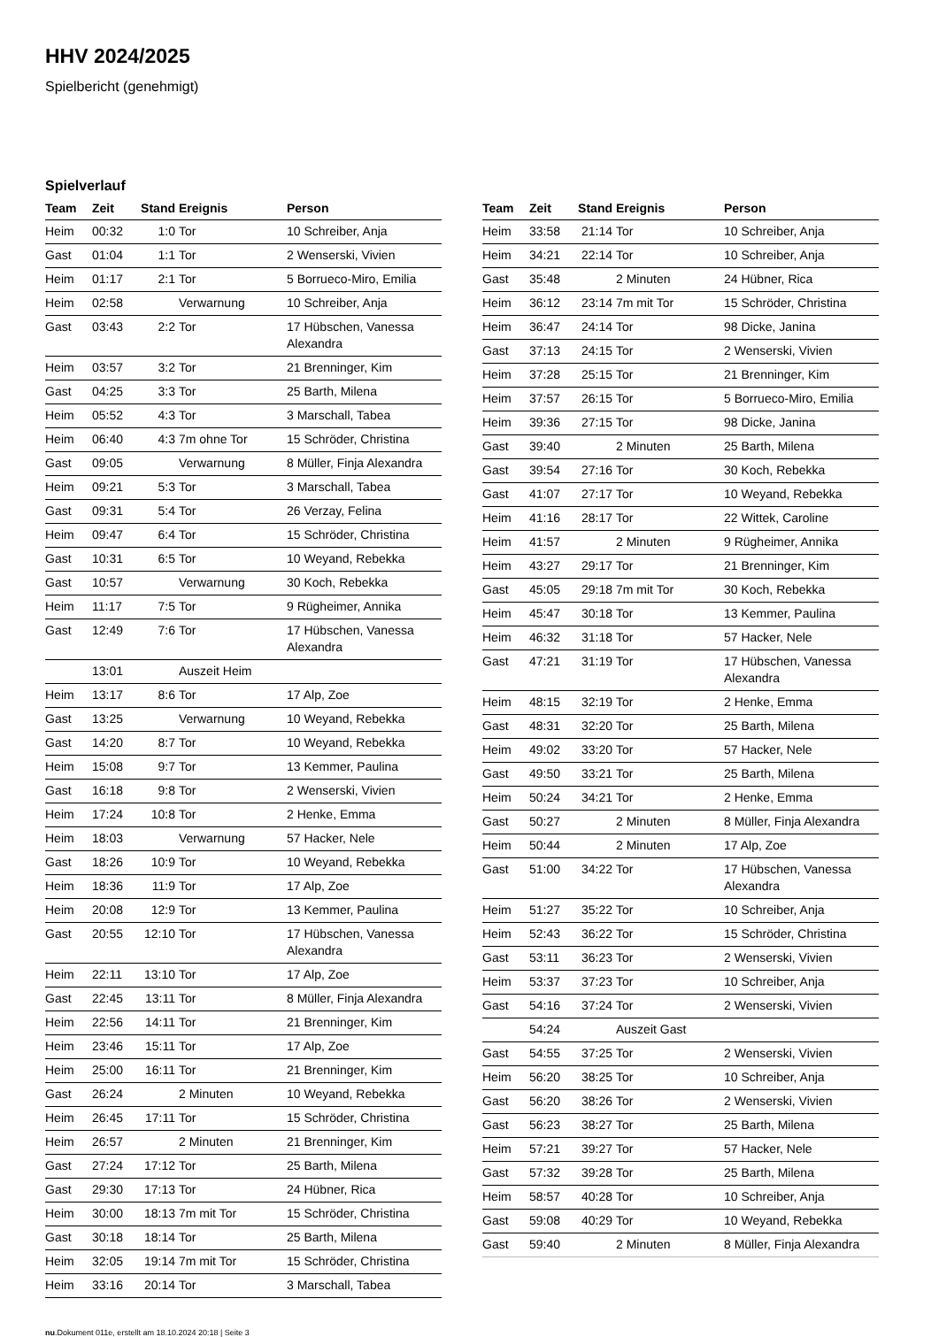HHV 2024/2025
Spielbericht (genehmigt)
Spielverlauf
| Team | Zeit | Stand | Ereignis | Person |
| --- | --- | --- | --- | --- |
| Heim | 00:32 | 1:0 | Tor | 10 Schreiber, Anja |
| Gast | 01:04 | 1:1 | Tor | 2 Wenserski, Vivien |
| Heim | 01:17 | 2:1 | Tor | 5 Borrueco-Miro, Emilia |
| Heim | 02:58 | | Verwarnung | 10 Schreiber, Anja |
| Gast | 03:43 | 2:2 | Tor | 17 Hübschen, Vanessa Alexandra |
| Heim | 03:57 | 3:2 | Tor | 21 Brenninger, Kim |
| Gast | 04:25 | 3:3 | Tor | 25 Barth, Milena |
| Heim | 05:52 | 4:3 | Tor | 3 Marschall, Tabea |
| Heim | 06:40 | 4:3 | 7m ohne Tor | 15 Schröder, Christina |
| Gast | 09:05 | | Verwarnung | 8 Müller, Finja Alexandra |
| Heim | 09:21 | 5:3 | Tor | 3 Marschall, Tabea |
| Gast | 09:31 | 5:4 | Tor | 26 Verzay, Felina |
| Heim | 09:47 | 6:4 | Tor | 15 Schröder, Christina |
| Gast | 10:31 | 6:5 | Tor | 10 Weyand, Rebekka |
| Gast | 10:57 | | Verwarnung | 30 Koch, Rebekka |
| Heim | 11:17 | 7:5 | Tor | 9 Rügheimer, Annika |
| Gast | 12:49 | 7:6 | Tor | 17 Hübschen, Vanessa Alexandra |
| | 13:01 | | Auszeit Heim | |
| Heim | 13:17 | 8:6 | Tor | 17 Alp, Zoe |
| Gast | 13:25 | | Verwarnung | 10 Weyand, Rebekka |
| Gast | 14:20 | 8:7 | Tor | 10 Weyand, Rebekka |
| Heim | 15:08 | 9:7 | Tor | 13 Kemmer, Paulina |
| Gast | 16:18 | 9:8 | Tor | 2 Wenserski, Vivien |
| Heim | 17:24 | 10:8 | Tor | 2 Henke, Emma |
| Heim | 18:03 | | Verwarnung | 57 Hacker, Nele |
| Gast | 18:26 | 10:9 | Tor | 10 Weyand, Rebekka |
| Heim | 18:36 | 11:9 | Tor | 17 Alp, Zoe |
| Heim | 20:08 | 12:9 | Tor | 13 Kemmer, Paulina |
| Gast | 20:55 | 12:10 | Tor | 17 Hübschen, Vanessa Alexandra |
| Heim | 22:11 | 13:10 | Tor | 17 Alp, Zoe |
| Gast | 22:45 | 13:11 | Tor | 8 Müller, Finja Alexandra |
| Heim | 22:56 | 14:11 | Tor | 21 Brenninger, Kim |
| Heim | 23:46 | 15:11 | Tor | 17 Alp, Zoe |
| Heim | 25:00 | 16:11 | Tor | 21 Brenninger, Kim |
| Gast | 26:24 | | 2 Minuten | 10 Weyand, Rebekka |
| Heim | 26:45 | 17:11 | Tor | 15 Schröder, Christina |
| Heim | 26:57 | | 2 Minuten | 21 Brenninger, Kim |
| Gast | 27:24 | 17:12 | Tor | 25 Barth, Milena |
| Gast | 29:30 | 17:13 | Tor | 24 Hübner, Rica |
| Heim | 30:00 | 18:13 | 7m mit Tor | 15 Schröder, Christina |
| Gast | 30:18 | 18:14 | Tor | 25 Barth, Milena |
| Heim | 32:05 | 19:14 | 7m mit Tor | 15 Schröder, Christina |
| Heim | 33:16 | 20:14 | Tor | 3 Marschall, Tabea |
| Team | Zeit | Stand | Ereignis | Person |
| --- | --- | --- | --- | --- |
| Heim | 33:58 | 21:14 | Tor | 10 Schreiber, Anja |
| Heim | 34:21 | 22:14 | Tor | 10 Schreiber, Anja |
| Gast | 35:48 | | 2 Minuten | 24 Hübner, Rica |
| Heim | 36:12 | 23:14 | 7m mit Tor | 15 Schröder, Christina |
| Heim | 36:47 | 24:14 | Tor | 98 Dicke, Janina |
| Gast | 37:13 | 24:15 | Tor | 2 Wenserski, Vivien |
| Heim | 37:28 | 25:15 | Tor | 21 Brenninger, Kim |
| Heim | 37:57 | 26:15 | Tor | 5 Borrueco-Miro, Emilia |
| Heim | 39:36 | 27:15 | Tor | 98 Dicke, Janina |
| Gast | 39:40 | | 2 Minuten | 25 Barth, Milena |
| Gast | 39:54 | 27:16 | Tor | 30 Koch, Rebekka |
| Gast | 41:07 | 27:17 | Tor | 10 Weyand, Rebekka |
| Heim | 41:16 | 28:17 | Tor | 22 Wittek, Caroline |
| Heim | 41:57 | | 2 Minuten | 9 Rügheimer, Annika |
| Heim | 43:27 | 29:17 | Tor | 21 Brenninger, Kim |
| Gast | 45:05 | 29:18 | 7m mit Tor | 30 Koch, Rebekka |
| Heim | 45:47 | 30:18 | Tor | 13 Kemmer, Paulina |
| Heim | 46:32 | 31:18 | Tor | 57 Hacker, Nele |
| Gast | 47:21 | 31:19 | Tor | 17 Hübschen, Vanessa Alexandra |
| Heim | 48:15 | 32:19 | Tor | 2 Henke, Emma |
| Gast | 48:31 | 32:20 | Tor | 25 Barth, Milena |
| Heim | 49:02 | 33:20 | Tor | 57 Hacker, Nele |
| Gast | 49:50 | 33:21 | Tor | 25 Barth, Milena |
| Heim | 50:24 | 34:21 | Tor | 2 Henke, Emma |
| Gast | 50:27 | | 2 Minuten | 8 Müller, Finja Alexandra |
| Heim | 50:44 | | 2 Minuten | 17 Alp, Zoe |
| Gast | 51:00 | 34:22 | Tor | 17 Hübschen, Vanessa Alexandra |
| Heim | 51:27 | 35:22 | Tor | 10 Schreiber, Anja |
| Heim | 52:43 | 36:22 | Tor | 15 Schröder, Christina |
| Gast | 53:11 | 36:23 | Tor | 2 Wenserski, Vivien |
| Heim | 53:37 | 37:23 | Tor | 10 Schreiber, Anja |
| Gast | 54:16 | 37:24 | Tor | 2 Wenserski, Vivien |
| | 54:24 | | Auszeit Gast | |
| Gast | 54:55 | 37:25 | Tor | 2 Wenserski, Vivien |
| Heim | 56:20 | 38:25 | Tor | 10 Schreiber, Anja |
| Gast | 56:20 | 38:26 | Tor | 2 Wenserski, Vivien |
| Gast | 56:23 | 38:27 | Tor | 25 Barth, Milena |
| Heim | 57:21 | 39:27 | Tor | 57 Hacker, Nele |
| Gast | 57:32 | 39:28 | Tor | 25 Barth, Milena |
| Heim | 58:57 | 40:28 | Tor | 10 Schreiber, Anja |
| Gast | 59:08 | 40:29 | Tor | 10 Weyand, Rebekka |
| Gast | 59:40 | | 2 Minuten | 8 Müller, Finja Alexandra |
nu.Dokument 011e, erstellt am 18.10.2024 20:18 | Seite 3